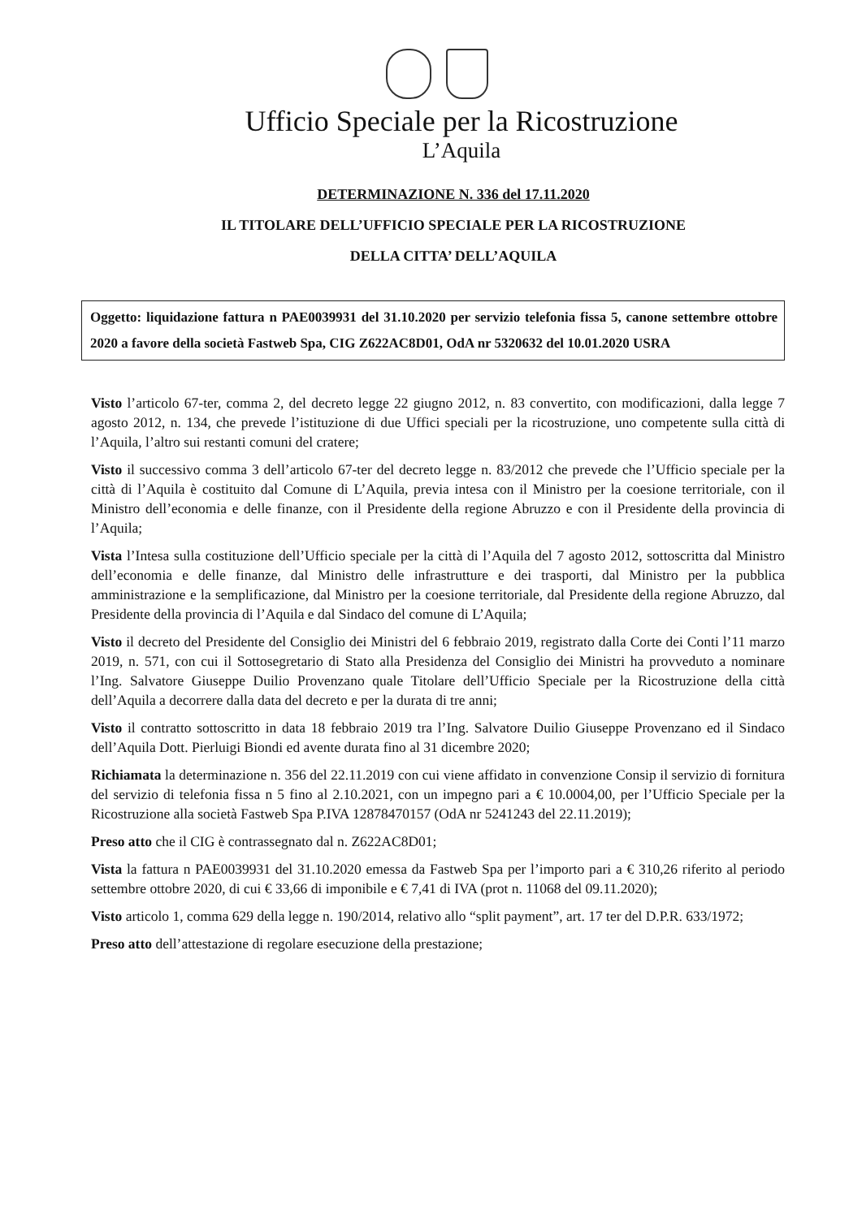Ufficio Speciale per la Ricostruzione
L’Aquila
DETERMINAZIONE N. 336 del 17.11.2020
IL TITOLARE DELL’UFFICIO SPECIALE PER LA RICOSTRUZIONE
DELLA CITTA’ DELL’AQUILA
Oggetto: liquidazione fattura n PAE0039931 del 31.10.2020 per servizio telefonia fissa 5, canone settembre ottobre 2020 a favore della società Fastweb Spa, CIG Z622AC8D01, OdA nr 5320632 del 10.01.2020 USRA
Visto l’articolo 67-ter, comma 2, del decreto legge 22 giugno 2012, n. 83 convertito, con modificazioni, dalla legge 7 agosto 2012, n. 134, che prevede l’istituzione di due Uffici speciali per la ricostruzione, uno competente sulla città di l’Aquila, l’altro sui restanti comuni del cratere;
Visto il successivo comma 3 dell’articolo 67-ter del decreto legge n. 83/2012 che prevede che l’Ufficio speciale per la città di l’Aquila è costituito dal Comune di L’Aquila, previa intesa con il Ministro per la coesione territoriale, con il Ministro dell’economia e delle finanze, con il Presidente della regione Abruzzo e con il Presidente della provincia di l’Aquila;
Vista l’Intesa sulla costituzione dell’Ufficio speciale per la città di l’Aquila del 7 agosto 2012, sottoscritta dal Ministro dell’economia e delle finanze, dal Ministro delle infrastrutture e dei trasporti, dal Ministro per la pubblica amministrazione e la semplificazione, dal Ministro per la coesione territoriale, dal Presidente della regione Abruzzo, dal Presidente della provincia di l’Aquila e dal Sindaco del comune di L’Aquila;
Visto il decreto del Presidente del Consiglio dei Ministri del 6 febbraio 2019, registrato dalla Corte dei Conti l’11 marzo 2019, n. 571, con cui il Sottosegretario di Stato alla Presidenza del Consiglio dei Ministri ha provveduto a nominare l’Ing. Salvatore Giuseppe Duilio Provenzano quale Titolare dell’Ufficio Speciale per la Ricostruzione della città dell’Aquila a decorrere dalla data del decreto e per la durata di tre anni;
Visto il contratto sottoscritto in data 18 febbraio 2019 tra l’Ing. Salvatore Duilio Giuseppe Provenzano ed il Sindaco dell’Aquila Dott. Pierluigi Biondi ed avente durata fino al 31 dicembre 2020;
Richiamata la determinazione n. 356 del 22.11.2019 con cui viene affidato in convenzione Consip il servizio di fornitura del servizio di telefonia fissa n 5 fino al 2.10.2021, con un impegno pari a € 10.0004,00, per l’Ufficio Speciale per la Ricostruzione alla società Fastweb Spa P.IVA 12878470157 (OdA nr 5241243 del 22.11.2019);
Preso atto che il CIG è contrassegnato dal n. Z622AC8D01;
Vista la fattura n PAE0039931 del 31.10.2020 emessa da Fastweb Spa per l’importo pari a € 310,26 riferito al periodo settembre ottobre 2020, di cui € 33,66 di imponibile e € 7,41 di IVA (prot n. 11068 del 09.11.2020);
Visto articolo 1, comma 629 della legge n. 190/2014, relativo allo “split payment”, art. 17 ter del D.P.R. 633/1972;
Preso atto dell’attestazione di regolare esecuzione della prestazione;